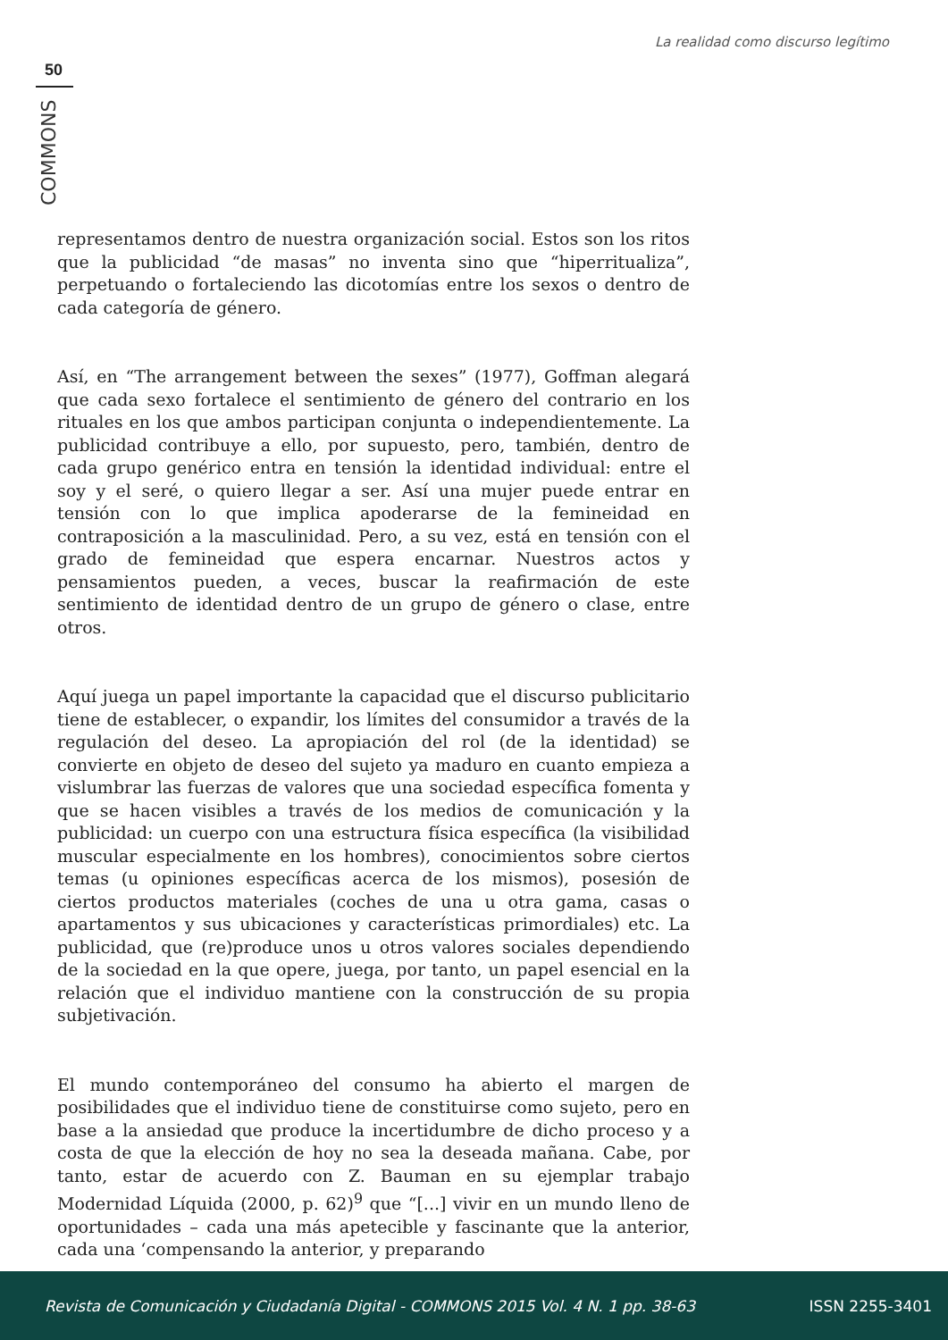La realidad como discurso legítimo
50
COMMONS
representamos dentro de nuestra organización social. Estos son los ritos que la publicidad “de masas” no inventa sino que “hiperritualiza”, perpetuando o fortaleciendo las dicotomías entre los sexos o dentro de cada categoría de género.
Así, en “The arrangement between the sexes” (1977), Goffman alegará que cada sexo fortalece el sentimiento de género del contrario en los rituales en los que ambos participan conjunta o independientemente. La publicidad contribuye a ello, por supuesto, pero, también, dentro de cada grupo genérico entra en tensión la identidad individual: entre el soy y el seré, o quiero llegar a ser. Así una mujer puede entrar en tensión con lo que implica apoderarse de la femineidad en contraposición a la masculinidad. Pero, a su vez, está en tensión con el grado de femineidad que espera encarnar. Nuestros actos y pensamientos pueden, a veces, buscar la reafirmación de este sentimiento de identidad dentro de un grupo de género o clase, entre otros.
Aquí juega un papel importante la capacidad que el discurso publicitario tiene de establecer, o expandir, los límites del consumidor a través de la regulación del deseo. La apropiación del rol (de la identidad) se convierte en objeto de deseo del sujeto ya maduro en cuanto empieza a vislumbrar las fuerzas de valores que una sociedad específica fomenta y que se hacen visibles a través de los medios de comunicación y la publicidad: un cuerpo con una estructura física específica (la visibilidad muscular especialmente en los hombres), conocimientos sobre ciertos temas (u opiniones específicas acerca de los mismos), posesión de ciertos productos materiales (coches de una u otra gama, casas o apartamentos y sus ubicaciones y características primordiales) etc. La publicidad, que (re)produce unos u otros valores sociales dependiendo de la sociedad en la que opere, juega, por tanto, un papel esencial en la relación que el individuo mantiene con la construcción de su propia subjetivación.
El mundo contemporáneo del consumo ha abierto el margen de posibilidades que el individuo tiene de constituirse como sujeto, pero en base a la ansiedad que produce la incertidumbre de dicho proceso y a costa de que la elección de hoy no sea la deseada mañana. Cabe, por tanto, estar de acuerdo con Z. Bauman en su ejemplar trabajo Modernidad Líquida (2000, p. 62)<sup>9</sup> que “[...] vivir en un mundo lleno de oportunidades – cada una más apetecible y fascinante que la anterior, cada una ‘compensando la anterior, y preparando
Revista de Comunicación y Ciudadanía Digital - COMMONS 2015 Vol. 4 N. 1 pp. 38-63 ISSN 2255-3401